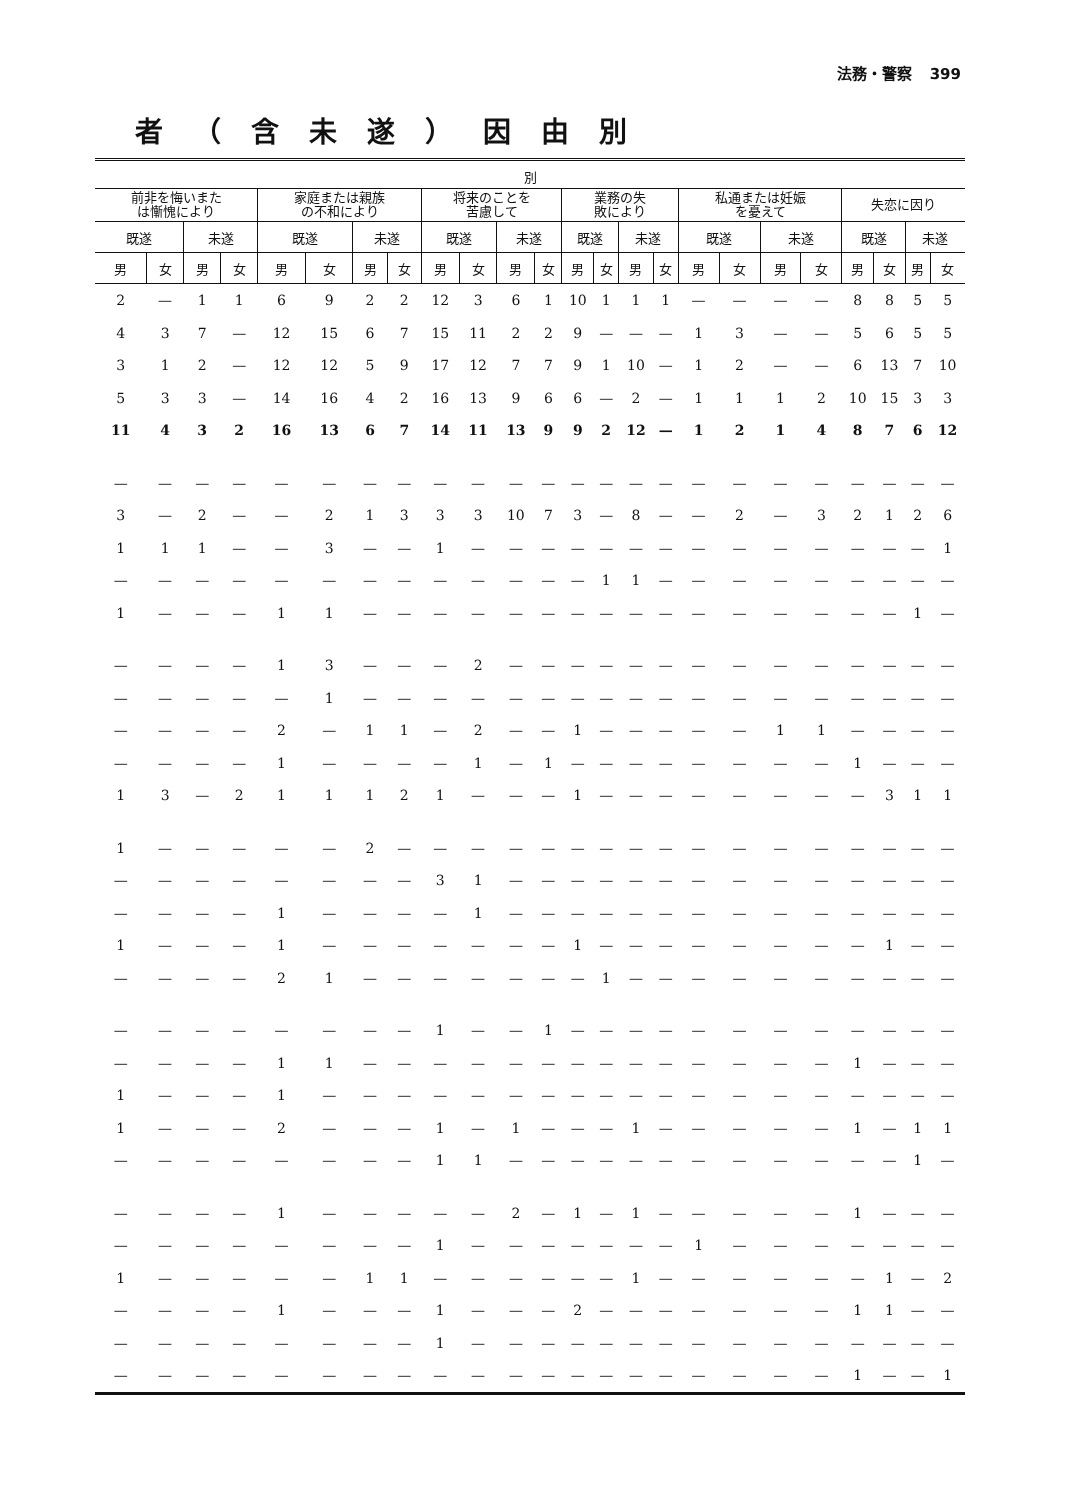法務・警察 399
者（含未遂）因由別
| 別 | | | | | | | | | | | | | | | | | | | | | | | |
| --- | --- | --- | --- | --- | --- | --- | --- | --- | --- | --- | --- | --- | --- | --- | --- | --- | --- | --- | --- | --- | --- | --- | --- |
| 前非を悔いまた は慚愧により | | | | 家庭または親族 の不和により | | | | 将来のことを 苦慮して | | | | 業務の失 敗により | | | | 私通または妊娠 を憂えて | | | | 失恋に因り | | | |
| 既遂 | | 未遂 | | 既遂 | | 未遂 | | 既遂 | | 未遂 | | 既遂 | | 未遂 | | 既遂 | | 未遂 | | 既遂 | | 未遂 | |
| 男 | 女 | 男 | 女 | 男 | 女 | 男 | 女 | 男 | 女 | 男 | 女 | 男 | 女 | 男 | 女 | 男 | 女 | 男 | 女 | 男 | 女 | 男 | 女 |
| 2 | — | 1 | 1 | 6 | 9 | 2 | 2 | 12 | 3 | 6 | 1 | 10 | 1 | 1 | 1 | — | — | — | — | 8 | 8 | 5 | 5 |
| 4 | 3 | 7 | — | 12 | 15 | 6 | 7 | 15 | 11 | 2 | 2 | 9 | — | — | — | 1 | 3 | — | — | 5 | 6 | 5 | 5 |
| 3 | 1 | 2 | — | 12 | 12 | 5 | 9 | 17 | 12 | 7 | 7 | 9 | 1 | 10 | — | 1 | 2 | — | — | 6 | 13 | 7 | 10 |
| 5 | 3 | 3 | — | 14 | 16 | 4 | 2 | 16 | 13 | 9 | 6 | 6 | — | 2 | — | 1 | 1 | 1 | 2 | 10 | 15 | 3 | 3 |
| 11 | 4 | 3 | 2 | 16 | 13 | 6 | 7 | 14 | 11 | 13 | 9 | 9 | 2 | 12 | — | 1 | 2 | 1 | 4 | 8 | 7 | 6 | 12 |
| — | — | — | — | — | — | — | — | — | — | — | — | — | — | — | — | — | — | — | — | — | — | — | — |
| 3 | — | 2 | — | — | 2 | 1 | 3 | 3 | 3 | 10 | 7 | 3 | — | 8 | — | — | 2 | — | 3 | 2 | 1 | 2 | 6 |
| 1 | 1 | 1 | — | — | 3 | — | — | 1 | — | — | — | — | — | — | — | — | — | — | — | — | — | — | 1 |
| — | — | — | — | — | — | — | — | — | — | — | — | — | 1 | 1 | — | — | — | — | — | — | — | — | — |
| 1 | — | — | — | 1 | 1 | — | — | — | — | — | — | — | — | — | — | — | — | — | — | — | — | 1 | — |
| — | — | — | — | 1 | 3 | — | — | — | 2 | — | — | — | — | — | — | — | — | — | — | — | — | — | — |
| — | — | — | — | — | 1 | — | — | — | — | — | — | — | — | — | — | — | — | — | — | — | — | — | — |
| — | — | — | — | 2 | — | 1 | 1 | — | 2 | — | — | 1 | — | — | — | — | — | 1 | 1 | — | — | — | — |
| — | — | — | — | 1 | — | — | — | — | 1 | — | 1 | — | — | — | — | — | — | — | — | 1 | — | — | — |
| 1 | 3 | — | 2 | 1 | 1 | 1 | 2 | 1 | — | — | — | 1 | — | — | — | — | — | — | — | — | 3 | 1 | 1 |
| 1 | — | — | — | — | — | 2 | — | — | — | — | — | — | — | — | — | — | — | — | — | — | — | — | — |
| — | — | — | — | — | — | — | — | 3 | 1 | — | — | — | — | — | — | — | — | — | — | — | — | — | — |
| — | — | — | — | 1 | — | — | — | — | 1 | — | — | — | — | — | — | — | — | — | — | — | — | — | — |
| 1 | — | — | — | 1 | — | — | — | — | — | — | — | 1 | — | — | — | — | — | — | — | — | 1 | — | — |
| — | — | — | — | 2 | 1 | — | — | — | — | — | — | — | 1 | — | — | — | — | — | — | — | — | — | — |
| — | — | — | — | — | — | — | — | 1 | — | — | 1 | — | — | — | — | — | — | — | — | — | — | — | — |
| — | — | — | — | 1 | 1 | — | — | — | — | — | — | — | — | — | — | — | — | — | — | 1 | — | — | — |
| 1 | — | — | — | 1 | — | — | — | — | — | — | — | — | — | — | — | — | — | — | — | — | — | — | — |
| 1 | — | — | — | 2 | — | — | — | 1 | — | 1 | — | — | — | 1 | — | — | — | — | — | 1 | — | 1 | 1 |
| — | — | — | — | — | — | — | — | 1 | 1 | — | — | — | — | — | — | — | — | — | — | — | — | 1 | — |
| — | — | — | — | 1 | — | — | — | — | — | 2 | — | 1 | — | 1 | — | — | — | — | — | 1 | — | — | — |
| — | — | — | — | — | — | — | — | 1 | — | — | — | — | — | — | — | 1 | — | — | — | — | — | — | — |
| 1 | — | — | — | — | — | 1 | 1 | — | — | — | — | — | — | 1 | — | — | — | — | — | — | 1 | — | 2 |
| — | — | — | — | 1 | — | — | — | 1 | — | — | — | 2 | — | — | — | — | — | — | — | 1 | 1 | — | — |
| — | — | — | — | — | — | — | — | 1 | — | — | — | — | — | — | — | — | — | — | — | — | — | — | — |
| — | — | — | — | — | — | — | — | — | — | — | — | — | — | — | — | — | — | — | — | 1 | — | — | 1 |